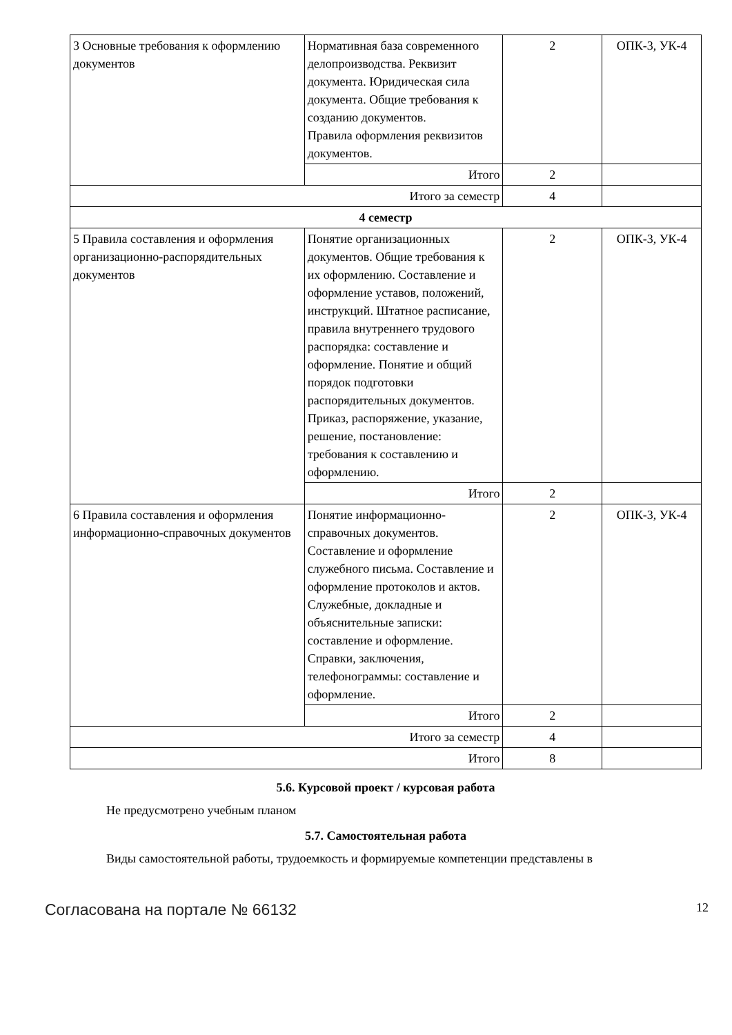| 3 Основные требования к оформлению документов | Нормативная база современного делопроизводства. Реквизит документа. Юридическая сила документа. Общие требования к созданию документов. Правила оформления реквизитов документов. | 2 | ОПК-3, УК-4 |
| | Итого | 2 | |
| Итого за семестр | | 4 | |
| 4 семестр | | | |
| 5 Правила составления и оформления организационно-распорядительных документов | Понятие организационных документов. Общие требования к их оформлению. Составление и оформление уставов, положений, инструкций. Штатное расписание, правила внутреннего трудового распорядка: составление и оформление. Понятие и общий порядок подготовки распорядительных документов. Приказ, распоряжение, указание, решение, постановление: требования к составлению и оформлению. | 2 | ОПК-3, УК-4 |
| | Итого | 2 | |
| 6 Правила составления и оформления информационно-справочных документов | Понятие информационно-справочных документов. Составление и оформление служебного письма. Составление и оформление протоколов и актов. Служебные, докладные и объяснительные записки: составление и оформление. Справки, заключения, телефонограммы: составление и оформление. | 2 | ОПК-3, УК-4 |
| | Итого | 2 | |
| Итого за семестр | | 4 | |
| Итого | | 8 | |
5.6. Курсовой проект / курсовая работа
Не предусмотрено учебным планом
5.7. Самостоятельная работа
Виды самостоятельной работы, трудоемкость и формируемые компетенции представлены в
Согласована на портале № 66132 12